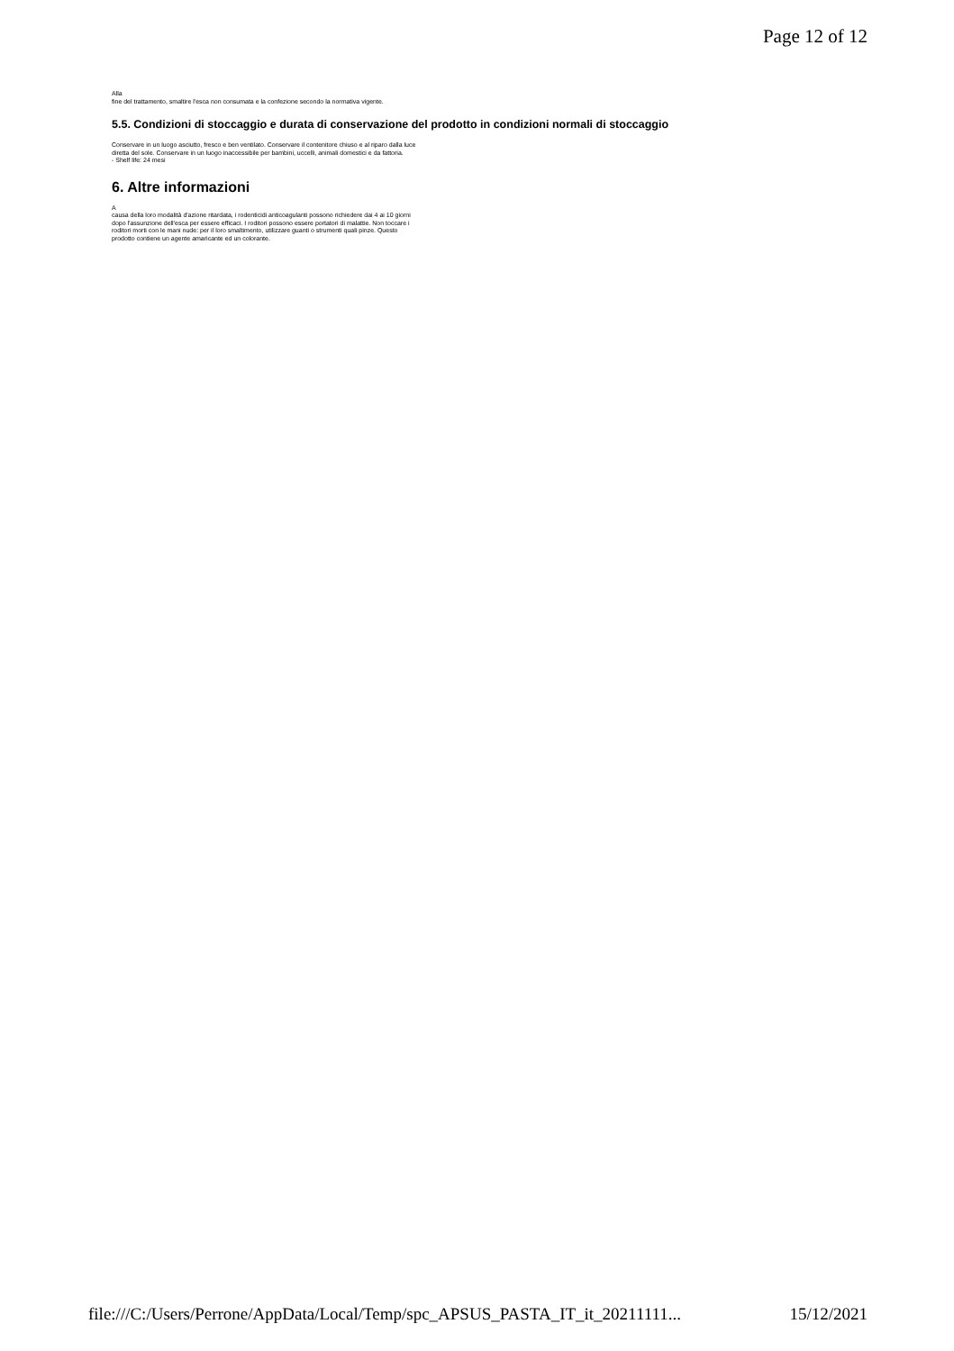Page 12 of 12
Alla
fine del trattamento, smaltire l'esca non consumata e la confezione secondo la normativa vigente.
5.5. Condizioni di stoccaggio e durata di conservazione del prodotto in condizioni normali di stoccaggio
Conservare in un luogo asciutto, fresco e ben ventilato. Conservare il contenitore chiuso e al riparo dalla luce diretta del sole. Conservare in un luogo inaccessibile per bambini, uccelli, animali domestici e da fattoria.
- Shelf life: 24 mesi
6. Altre informazioni
A
causa della loro modalità d'azione ritardata, i rodenticidi anticoagulanti possono richiedere dai 4 ai 10 giorni dopo l'assunzione dell'esca per essere efficaci. I roditori possono essere portatori di malattie. Non toccare i roditori morti con le mani nude: per il loro smaltimento, utilizzare guanti o strumenti quali pinze. Questo prodotto contiene un agente amaricante ed un colorante.
file:///C:/Users/Perrone/AppData/Local/Temp/spc_APSUS_PASTA_IT_it_20211111... 15/12/2021